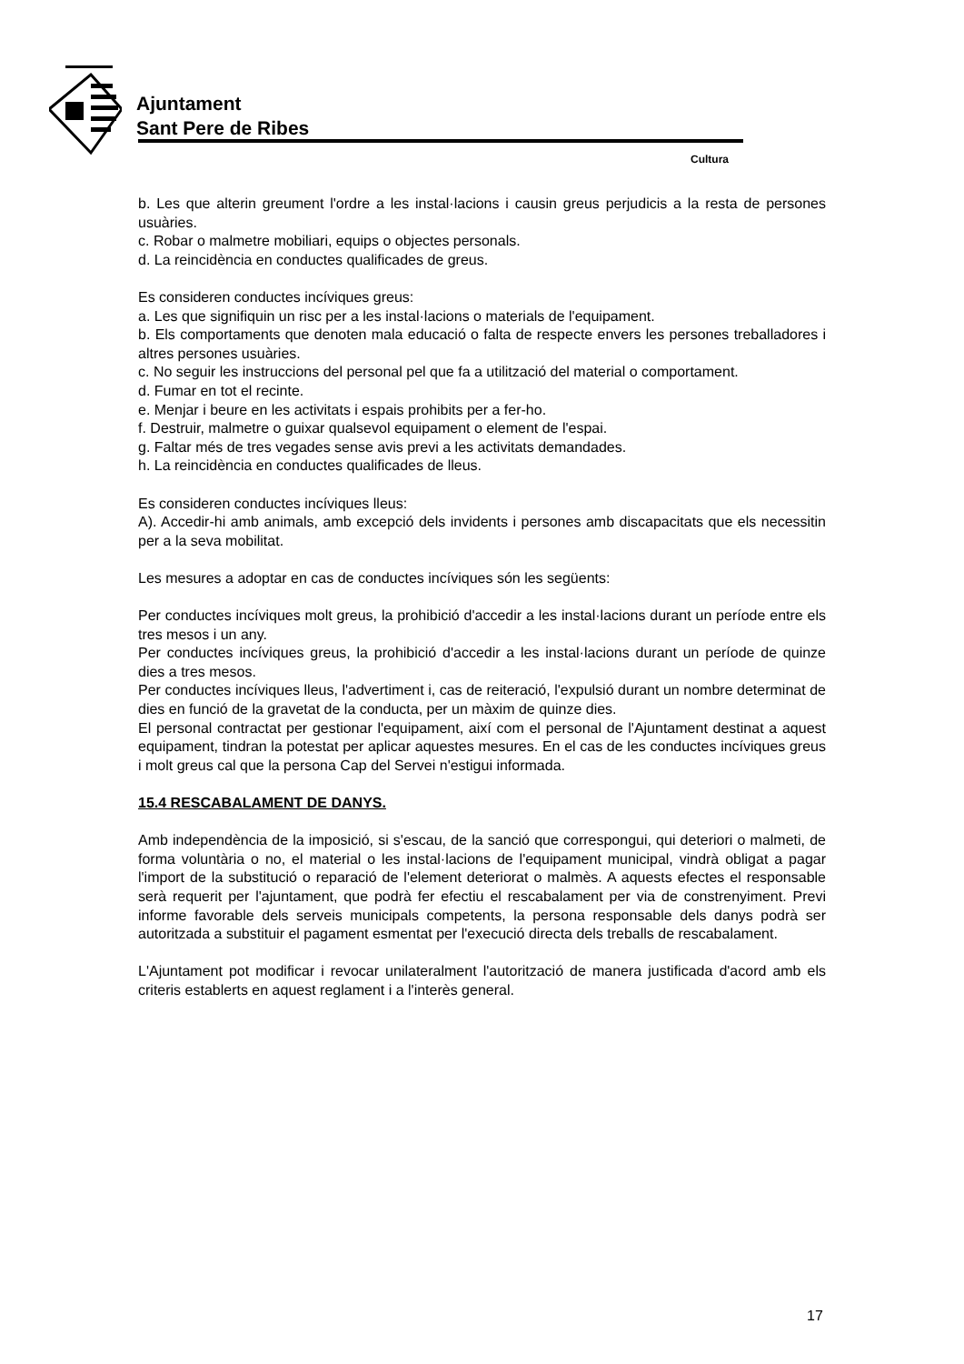Ajuntament
Sant Pere de Ribes
Cultura
b. Les que alterin greument l'ordre a les instal·lacions i causin greus perjudicis a la resta de persones usuàries.
c. Robar o malmetre mobiliari, equips o objectes personals.
d. La reincidència en conductes qualificades de greus.
Es consideren conductes incíviques greus:
a. Les que signifiquin un risc per a les instal·lacions o materials de l'equipament.
b. Els comportaments que denoten mala educació o falta de respecte envers les persones treballadores i altres persones usuàries.
c. No seguir les instruccions del personal pel que fa a utilització del material o comportament.
d. Fumar en tot el recinte.
e. Menjar i beure en les activitats i espais prohibits per a fer-ho.
f. Destruir, malmetre o guixar qualsevol equipament o element de l'espai.
g. Faltar més de tres vegades sense avis previ a les activitats demandades.
h. La reincidència en conductes qualificades de lleus.
Es consideren conductes incíviques lleus:
A). Accedir-hi amb animals, amb excepció dels invidents i persones amb discapacitats que els necessitin per a la seva mobilitat.
Les mesures a adoptar en cas de conductes incíviques són les següents:
Per conductes incíviques molt greus, la prohibició d'accedir a les instal·lacions durant un període entre els tres mesos i un any.
Per conductes incíviques greus, la prohibició d'accedir a les instal·lacions durant un període de quinze dies a tres mesos.
Per conductes incíviques lleus, l'advertiment i, cas de reiteració, l'expulsió durant un nombre determinat de dies en funció de la gravetat de la conducta, per un màxim de quinze dies.
El personal contractat per gestionar l'equipament, així com el personal de l'Ajuntament destinat a aquest equipament, tindran la potestat per aplicar aquestes mesures. En el cas de les conductes incíviques greus i molt greus cal que la persona Cap del Servei n'estigui informada.
15.4 RESCABALAMENT DE DANYS.
Amb independència de la imposició, si s'escau, de la sanció que correspongui, qui deteriori o malmeti, de forma voluntària o no, el material o les instal·lacions de l'equipament municipal, vindrà obligat a pagar l'import de la substitució o reparació de l'element deteriorat o malmès. A aquests efectes el responsable serà requerit per l'ajuntament, que podrà fer efectiu el rescabalament per via de constrenyiment. Previ informe favorable dels serveis municipals competents, la persona responsable dels danys podrà ser autoritzada a substituir el pagament esmentat per l'execució directa dels treballs de rescabalament.
L'Ajuntament pot modificar i revocar unilateralment l'autorització de manera justificada d'acord amb els criteris establerts en aquest reglament i a l'interès general.
17